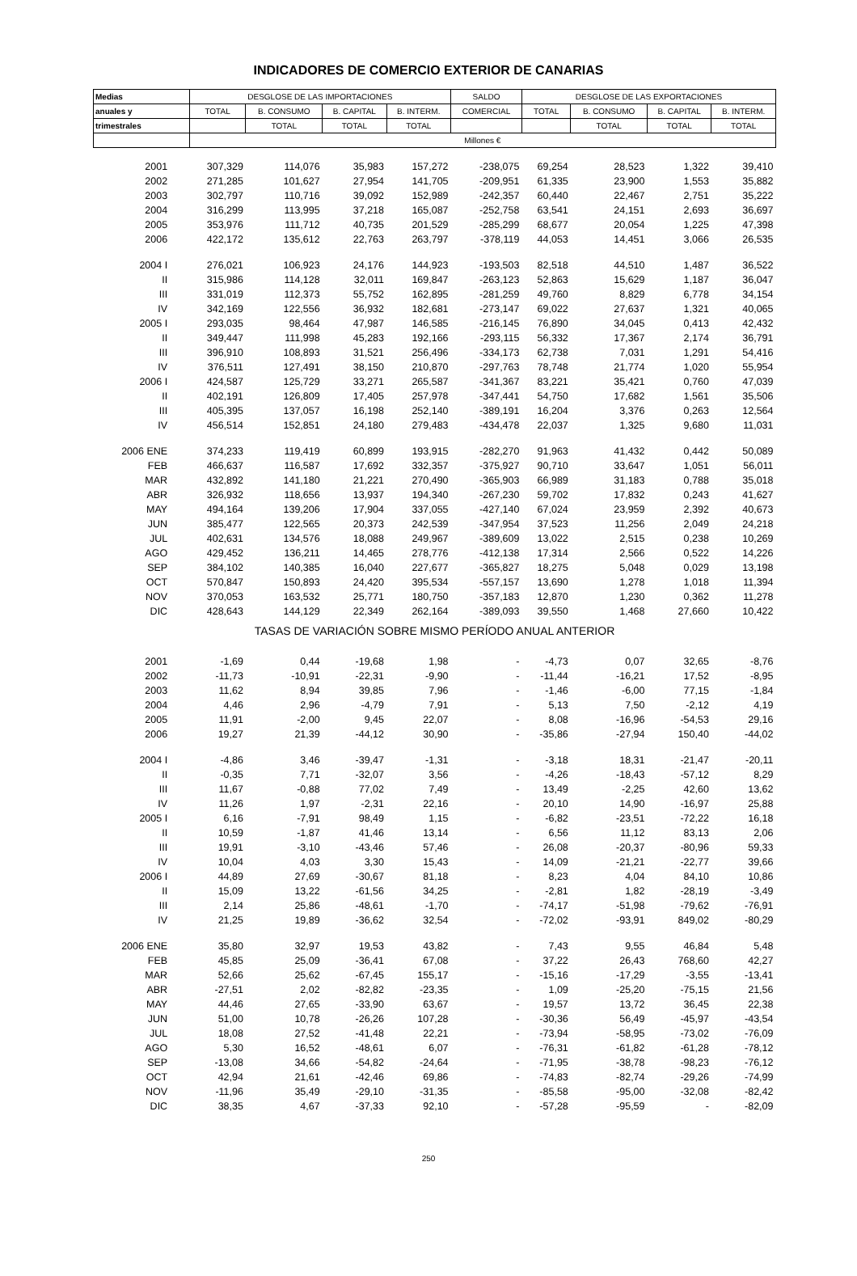INDICADORES DE COMERCIO EXTERIOR DE CANARIAS
| Medias | DESGLOSE DE LAS IMPORTACIONES | | | | SALDO | DESGLOSE DE LAS EXPORTACIONES | | | |
| --- | --- | --- | --- | --- | --- | --- | --- | --- | --- |
| anuales y | TOTAL | B. CONSUMO | B. CAPITAL | B. INTERM. | COMERCIAL | TOTAL | B. CONSUMO | B. CAPITAL | B. INTERM. |
| trimestrales | | TOTAL | TOTAL | TOTAL | | | TOTAL | TOTAL | TOTAL |
| | Millones € | | | | | | | | |
| 2001 | 307,329 | 114,076 | 35,983 | 157,272 | -238,075 | 69,254 | 28,523 | 1,322 | 39,410 |
| 2002 | 271,285 | 101,627 | 27,954 | 141,705 | -209,951 | 61,335 | 23,900 | 1,553 | 35,882 |
| 2003 | 302,797 | 110,716 | 39,092 | 152,989 | -242,357 | 60,440 | 22,467 | 2,751 | 35,222 |
| 2004 | 316,299 | 113,995 | 37,218 | 165,087 | -252,758 | 63,541 | 24,151 | 2,693 | 36,697 |
| 2005 | 353,976 | 111,712 | 40,735 | 201,529 | -285,299 | 68,677 | 20,054 | 1,225 | 47,398 |
| 2006 | 422,172 | 135,612 | 22,763 | 263,797 | -378,119 | 44,053 | 14,451 | 3,066 | 26,535 |
| 2004 I | 276,021 | 106,923 | 24,176 | 144,923 | -193,503 | 82,518 | 44,510 | 1,487 | 36,522 |
| II | 315,986 | 114,128 | 32,011 | 169,847 | -263,123 | 52,863 | 15,629 | 1,187 | 36,047 |
| III | 331,019 | 112,373 | 55,752 | 162,895 | -281,259 | 49,760 | 8,829 | 6,778 | 34,154 |
| IV | 342,169 | 122,556 | 36,932 | 182,681 | -273,147 | 69,022 | 27,637 | 1,321 | 40,065 |
| 2005 I | 293,035 | 98,464 | 47,987 | 146,585 | -216,145 | 76,890 | 34,045 | 0,413 | 42,432 |
| II | 349,447 | 111,998 | 45,283 | 192,166 | -293,115 | 56,332 | 17,367 | 2,174 | 36,791 |
| III | 396,910 | 108,893 | 31,521 | 256,496 | -334,173 | 62,738 | 7,031 | 1,291 | 54,416 |
| IV | 376,511 | 127,491 | 38,150 | 210,870 | -297,763 | 78,748 | 21,774 | 1,020 | 55,954 |
| 2006 I | 424,587 | 125,729 | 33,271 | 265,587 | -341,367 | 83,221 | 35,421 | 0,760 | 47,039 |
| II | 402,191 | 126,809 | 17,405 | 257,978 | -347,441 | 54,750 | 17,682 | 1,561 | 35,506 |
| III | 405,395 | 137,057 | 16,198 | 252,140 | -389,191 | 16,204 | 3,376 | 0,263 | 12,564 |
| IV | 456,514 | 152,851 | 24,180 | 279,483 | -434,478 | 22,037 | 1,325 | 9,680 | 11,031 |
| 2006 ENE | 374,233 | 119,419 | 60,899 | 193,915 | -282,270 | 91,963 | 41,432 | 0,442 | 50,089 |
| FEB | 466,637 | 116,587 | 17,692 | 332,357 | -375,927 | 90,710 | 33,647 | 1,051 | 56,011 |
| MAR | 432,892 | 141,180 | 21,221 | 270,490 | -365,903 | 66,989 | 31,183 | 0,788 | 35,018 |
| ABR | 326,932 | 118,656 | 13,937 | 194,340 | -267,230 | 59,702 | 17,832 | 0,243 | 41,627 |
| MAY | 494,164 | 139,206 | 17,904 | 337,055 | -427,140 | 67,024 | 23,959 | 2,392 | 40,673 |
| JUN | 385,477 | 122,565 | 20,373 | 242,539 | -347,954 | 37,523 | 11,256 | 2,049 | 24,218 |
| JUL | 402,631 | 134,576 | 18,088 | 249,967 | -389,609 | 13,022 | 2,515 | 0,238 | 10,269 |
| AGO | 429,452 | 136,211 | 14,465 | 278,776 | -412,138 | 17,314 | 2,566 | 0,522 | 14,226 |
| SEP | 384,102 | 140,385 | 16,040 | 227,677 | -365,827 | 18,275 | 5,048 | 0,029 | 13,198 |
| OCT | 570,847 | 150,893 | 24,420 | 395,534 | -557,157 | 13,690 | 1,278 | 1,018 | 11,394 |
| NOV | 370,053 | 163,532 | 25,771 | 180,750 | -357,183 | 12,870 | 1,230 | 0,362 | 11,278 |
| DIC | 428,643 | 144,129 | 22,349 | 262,164 | -389,093 | 39,550 | 1,468 | 27,660 | 10,422 |
| TASAS DE VARIACIÓN SOBRE MISMO PERÍODO ANUAL ANTERIOR | | | | | | | | | |
| 2001 | -1,69 | 0,44 | -19,68 | 1,98 | - | -4,73 | 0,07 | 32,65 | -8,76 |
| 2002 | -11,73 | -10,91 | -22,31 | -9,90 | - | -11,44 | -16,21 | 17,52 | -8,95 |
| 2003 | 11,62 | 8,94 | 39,85 | 7,96 | - | -1,46 | -6,00 | 77,15 | -1,84 |
| 2004 | 4,46 | 2,96 | -4,79 | 7,91 | - | 5,13 | 7,50 | -2,12 | 4,19 |
| 2005 | 11,91 | -2,00 | 9,45 | 22,07 | - | 8,08 | -16,96 | -54,53 | 29,16 |
| 2006 | 19,27 | 21,39 | -44,12 | 30,90 | - | -35,86 | -27,94 | 150,40 | -44,02 |
| 2004 I | -4,86 | 3,46 | -39,47 | -1,31 | - | -3,18 | 18,31 | -21,47 | -20,11 |
| II | -0,35 | 7,71 | -32,07 | 3,56 | - | -4,26 | -18,43 | -57,12 | 8,29 |
| III | 11,67 | -0,88 | 77,02 | 7,49 | - | 13,49 | -2,25 | 42,60 | 13,62 |
| IV | 11,26 | 1,97 | -2,31 | 22,16 | - | 20,10 | 14,90 | -16,97 | 25,88 |
| 2005 I | 6,16 | -7,91 | 98,49 | 1,15 | - | -6,82 | -23,51 | -72,22 | 16,18 |
| II | 10,59 | -1,87 | 41,46 | 13,14 | - | 6,56 | 11,12 | 83,13 | 2,06 |
| III | 19,91 | -3,10 | -43,46 | 57,46 | - | 26,08 | -20,37 | -80,96 | 59,33 |
| IV | 10,04 | 4,03 | 3,30 | 15,43 | - | 14,09 | -21,21 | -22,77 | 39,66 |
| 2006 I | 44,89 | 27,69 | -30,67 | 81,18 | - | 8,23 | 4,04 | 84,10 | 10,86 |
| II | 15,09 | 13,22 | -61,56 | 34,25 | - | -2,81 | 1,82 | -28,19 | -3,49 |
| III | 2,14 | 25,86 | -48,61 | -1,70 | - | -74,17 | -51,98 | -79,62 | -76,91 |
| IV | 21,25 | 19,89 | -36,62 | 32,54 | - | -72,02 | -93,91 | 849,02 | -80,29 |
| 2006 ENE | 35,80 | 32,97 | 19,53 | 43,82 | - | 7,43 | 9,55 | 46,84 | 5,48 |
| FEB | 45,85 | 25,09 | -36,41 | 67,08 | - | 37,22 | 26,43 | 768,60 | 42,27 |
| MAR | 52,66 | 25,62 | -67,45 | 155,17 | - | -15,16 | -17,29 | -3,55 | -13,41 |
| ABR | -27,51 | 2,02 | -82,82 | -23,35 | - | 1,09 | -25,20 | -75,15 | 21,56 |
| MAY | 44,46 | 27,65 | -33,90 | 63,67 | - | 19,57 | 13,72 | 36,45 | 22,38 |
| JUN | 51,00 | 10,78 | -26,26 | 107,28 | - | -30,36 | 56,49 | -45,97 | -43,54 |
| JUL | 18,08 | 27,52 | -41,48 | 22,21 | - | -73,94 | -58,95 | -73,02 | -76,09 |
| AGO | 5,30 | 16,52 | -48,61 | 6,07 | - | -76,31 | -61,82 | -61,28 | -78,12 |
| SEP | -13,08 | 34,66 | -54,82 | -24,64 | - | -71,95 | -38,78 | -98,23 | -76,12 |
| OCT | 42,94 | 21,61 | -42,46 | 69,86 | - | -74,83 | -82,74 | -29,26 | -74,99 |
| NOV | -11,96 | 35,49 | -29,10 | -31,35 | - | -85,58 | -95,00 | -32,08 | -82,42 |
| DIC | 38,35 | 4,67 | -37,33 | 92,10 | - | -57,28 | -95,59 | - | -82,09 |
250